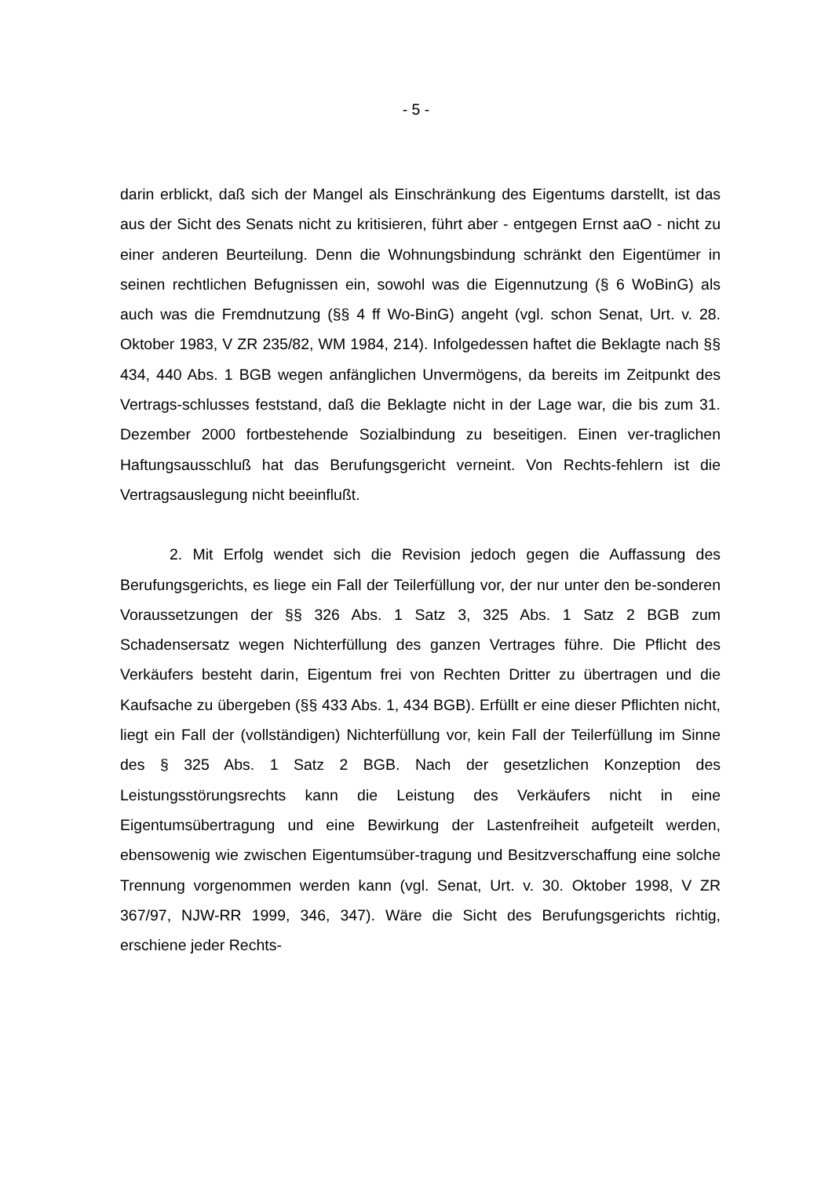- 5 -
darin erblickt, daß sich der Mangel als Einschränkung des Eigentums darstellt, ist das aus der Sicht des Senats nicht zu kritisieren, führt aber - entgegen Ernst aaO - nicht zu einer anderen Beurteilung. Denn die Wohnungsbindung schränkt den Eigentümer in seinen rechtlichen Befugnissen ein, sowohl was die Eigennutzung (§ 6 WoBinG) als auch was die Fremdnutzung (§§ 4 ff Wo-BinG) angeht (vgl. schon Senat, Urt. v. 28. Oktober 1983, V ZR 235/82, WM 1984, 214). Infolgedessen haftet die Beklagte nach §§ 434, 440 Abs. 1 BGB wegen anfänglichen Unvermögens, da bereits im Zeitpunkt des Vertrags-schlusses feststand, daß die Beklagte nicht in der Lage war, die bis zum 31. Dezember 2000 fortbestehende Sozialbindung zu beseitigen. Einen ver-traglichen Haftungsausschluß hat das Berufungsgericht verneint. Von Rechts-fehlern ist die Vertragsauslegung nicht beeinflußt.
2. Mit Erfolg wendet sich die Revision jedoch gegen die Auffassung des Berufungsgerichts, es liege ein Fall der Teilerfüllung vor, der nur unter den be-sonderen Voraussetzungen der §§ 326 Abs. 1 Satz 3, 325 Abs. 1 Satz 2 BGB zum Schadensersatz wegen Nichterfüllung des ganzen Vertrages führe. Die Pflicht des Verkäufers besteht darin, Eigentum frei von Rechten Dritter zu übertragen und die Kaufsache zu übergeben (§§ 433 Abs. 1, 434 BGB). Erfüllt er eine dieser Pflichten nicht, liegt ein Fall der (vollständigen) Nichterfüllung vor, kein Fall der Teilerfüllung im Sinne des § 325 Abs. 1 Satz 2 BGB. Nach der gesetzlichen Konzeption des Leistungsstörungsrechts kann die Leistung des Verkäufers nicht in eine Eigentumsübertragung und eine Bewirkung der Lastenfreiheit aufgeteilt werden, ebensowenig wie zwischen Eigentumsüber-tragung und Besitzverschaffung eine solche Trennung vorgenommen werden kann (vgl. Senat, Urt. v. 30. Oktober 1998, V ZR 367/97, NJW-RR 1999, 346, 347). Wäre die Sicht des Berufungsgerichts richtig, erschiene jeder Rechts-